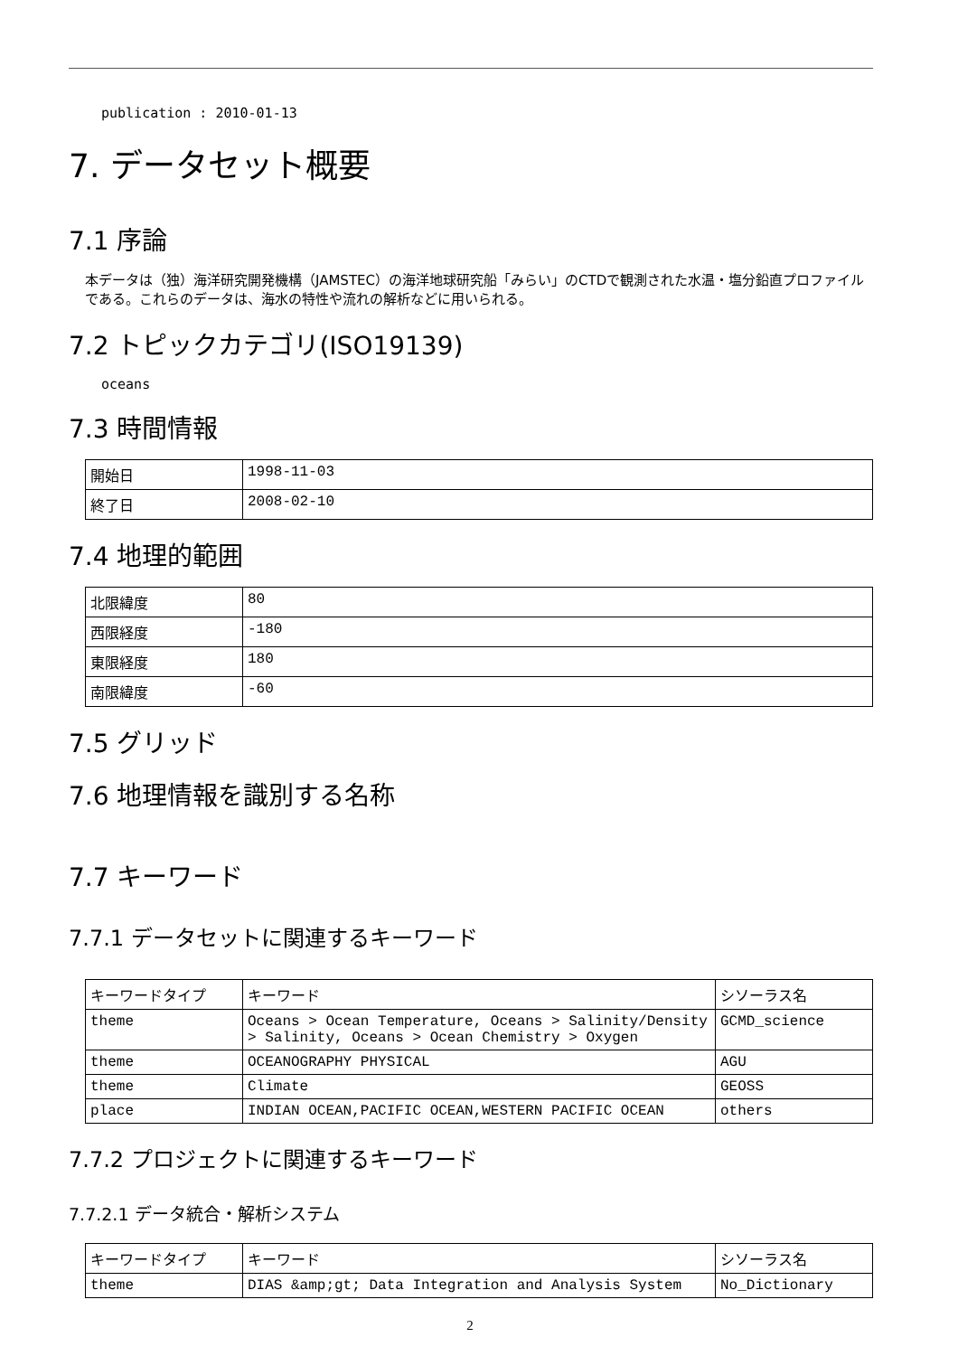publication : 2010-01-13
7. データセット概要
7.1 序論
本データは（独）海洋研究開発機構（JAMSTEC）の海洋地球研究船「みらい」のCTDで観測された水温・塩分鉛直プロファイルである。これらのデータは、海水の特性や流れの解析などに用いられる。
7.2 トピックカテゴリ(ISO19139)
oceans
7.3 時間情報
| 開始日 | 1998-11-03 |
| 終了日 | 2008-02-10 |
7.4 地理的範囲
| 北限緯度 | 80 |
| 西限経度 | -180 |
| 東限経度 | 180 |
| 南限緯度 | -60 |
7.5 グリッド
7.6 地理情報を識別する名称
7.7 キーワード
7.7.1 データセットに関連するキーワード
| キーワードタイプ | キーワード | シソーラス名 |
| theme | Oceans > Ocean Temperature, Oceans > Salinity/Density > Salinity, Oceans > Ocean Chemistry > Oxygen | GCMD_science |
| theme | OCEANOGRAPHY PHYSICAL | AGU |
| theme | Climate | GEOSS |
| place | INDIAN OCEAN,PACIFIC OCEAN,WESTERN PACIFIC OCEAN | others |
7.7.2 プロジェクトに関連するキーワード
7.7.2.1 データ統合・解析システム
| キーワードタイプ | キーワード | シソーラス名 |
| theme | DIAS &amp;gt; Data Integration and Analysis System | No_Dictionary |
2